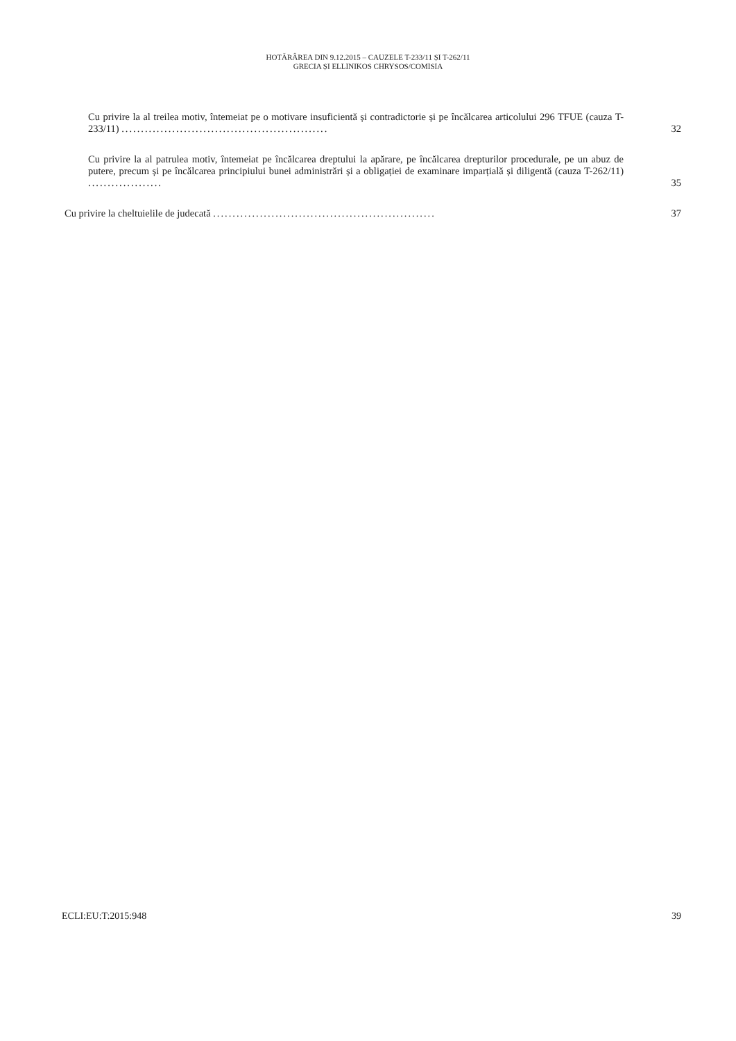HOTĂRÂREA DIN 9.12.2015 – CAUZELE T-233/11 ȘI T-262/11
GRECIA ȘI ELLINIKOS CHRYSOS/COMISIA
Cu privire la al treilea motiv, întemeiat pe o motivare insuficientă și contradictorie și pe încălcarea articolului 296 TFUE (cauza T-233/11) .....................................................
32
Cu privire la al patrulea motiv, întemeiat pe încălcarea dreptului la apărare, pe încălcarea drepturilor procedurale, pe un abuz de putere, precum și pe încălcarea principiului bunei administrări și a obligației de examinare imparțială și diligentă (cauza T-262/11) ...................
35
Cu privire la cheltuielile de judecată .........................................................
37
ECLI:EU:T:2015:948 39